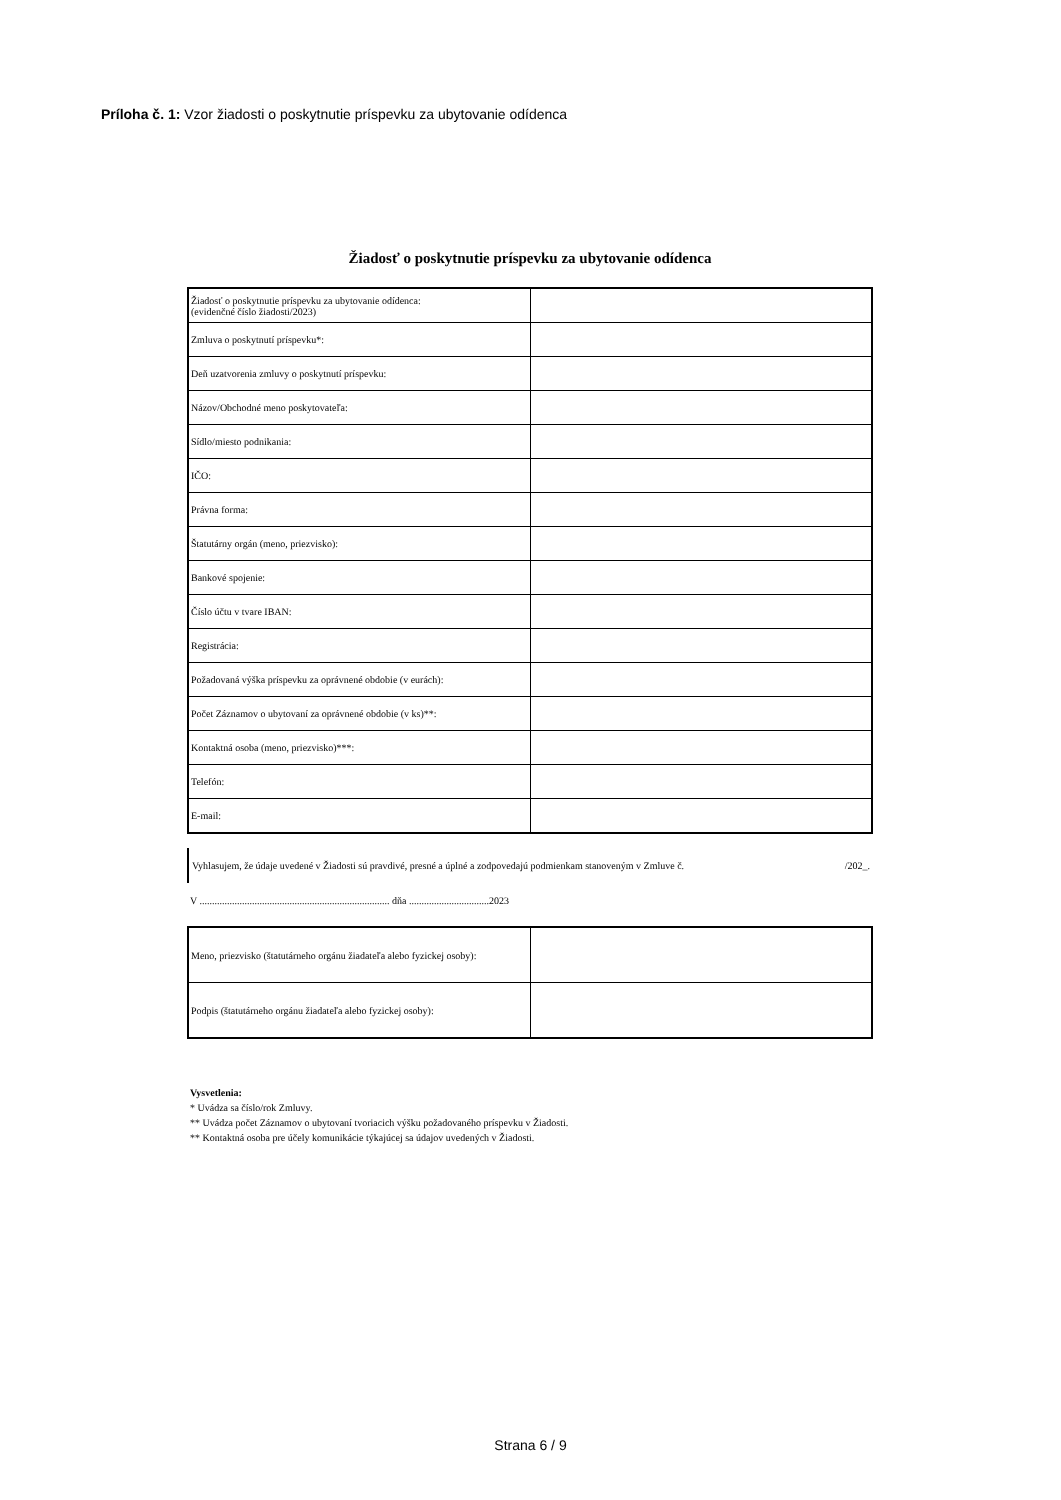Príloha č. 1: Vzor žiadosti o poskytnutie príspevku za ubytovanie odídenca
Žiadosť o poskytnutie príspevku za ubytovanie odídenca
| Žiadosť o poskytnutie príspevku za ubytovanie odídenca: (evidenčné číslo žiadosti/2023) | |
| Zmluva o poskytnutí príspevku*: | |
| Deň uzatvorenia zmluvy o poskytnutí príspevku: | |
| Názov/Obchodné meno poskytovateľa: | |
| Sídlo/miesto podnikania: | |
| IČO: | |
| Právna forma: | |
| Štatutárny orgán (meno, priezvisko): | |
| Bankové spojenie: | |
| Číslo účtu v tvare IBAN: | |
| Registrácia: | |
| Požadovaná výška príspevku za oprávnené obdobie (v eurách): | |
| Počet Záznamov o ubytovaní za oprávnené obdobie (v ks)**: | |
| Kontaktná osoba (meno, priezvisko)***: | |
| Telefón: | |
| E-mail: | |
Vyhlasujem, že údaje uvedené v Žiadosti sú pravdivé, presné a úplné a zodpovedajú podmienkam stanoveným v Zmluve č. /202_.
V ............................................................................ dňa ................................2023
| Meno, priezvisko (štatutárneho orgánu žiadateľa alebo fyzickej osoby): | |
| Podpis (štatutárneho orgánu žiadateľa alebo fyzickej osoby): | |
Vysvetlenia:
* Uvádza sa číslo/rok Zmluvy.
** Uvádza počet Záznamov o ubytovaní tvoriacich výšku požadovaného príspevku v Žiadosti.
** Kontaktná osoba pre účely komunikácie týkajúcej sa údajov uvedených v Žiadosti.
Strana 6 / 9